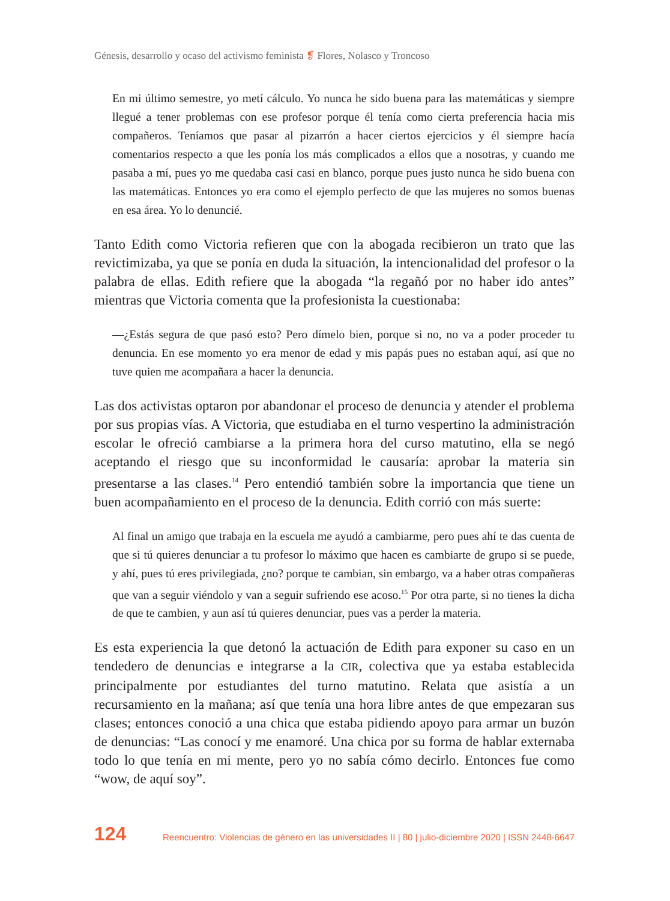Génesis, desarrollo y ocaso del activismo feminista ❡ Flores, Nolasco y Troncoso
En mi último semestre, yo metí cálculo. Yo nunca he sido buena para las matemáticas y siempre llegué a tener problemas con ese profesor porque él tenía como cierta preferencia hacia mis compañeros. Teníamos que pasar al pizarrón a hacer ciertos ejercicios y él siempre hacía comentarios respecto a que les ponía los más complicados a ellos que a nosotras, y cuando me pasaba a mí, pues yo me quedaba casi casi en blanco, porque pues justo nunca he sido buena con las matemáticas. Entonces yo era como el ejemplo perfecto de que las mujeres no somos buenas en esa área. Yo lo denuncié.
Tanto Edith como Victoria refieren que con la abogada recibieron un trato que las revictimizaba, ya que se ponía en duda la situación, la intencionalidad del profesor o la palabra de ellas. Edith refiere que la abogada “la regañó por no haber ido antes” mientras que Victoria comenta que la profesionista la cuestionaba:
—¿Estás segura de que pasó esto? Pero dímelo bien, porque si no, no va a poder proceder tu denuncia. En ese momento yo era menor de edad y mis papás pues no estaban aquí, así que no tuve quien me acompañara a hacer la denuncia.
Las dos activistas optaron por abandonar el proceso de denuncia y atender el problema por sus propias vías. A Victoria, que estudiaba en el turno vespertino la administración escolar le ofreció cambiarse a la primera hora del curso matutino, ella se negó aceptando el riesgo que su inconformidad le causaría: aprobar la materia sin presentarse a las clases.<sup>14</sup> Pero entendió también sobre la importancia que tiene un buen acompañamiento en el proceso de la denuncia. Edith corrió con más suerte:
Al final un amigo que trabaja en la escuela me ayudó a cambiarme, pero pues ahí te das cuenta de que si tú quieres denunciar a tu profesor lo máximo que hacen es cambiarte de grupo si se puede, y ahí, pues tú eres privilegiada, ¿no? porque te cambian, sin embargo, va a haber otras compañeras que van a seguir viéndolo y van a seguir sufriendo ese acoso.<sup>15</sup> Por otra parte, si no tienes la dicha de que te cambien, y aun así tú quieres denunciar, pues vas a perder la materia.
Es esta experiencia la que detonó la actuación de Edith para exponer su caso en un tendedero de denuncias e integrarse a la CIR, colectiva que ya estaba establecida principalmente por estudiantes del turno matutino. Relata que asistía a un recursamiento en la mañana; así que tenía una hora libre antes de que empezaran sus clases; entonces conoció a una chica que estaba pidiendo apoyo para armar un buzón de denuncias: “Las conocí y me enamoré. Una chica por su forma de hablar externaba todo lo que tenía en mi mente, pero yo no sabía cómo decirlo. Entonces fue como “wow, de aquí soy”.
124 Reencuentro: Violencias de género en las universidades II | 80 | julio-diciembre 2020 | ISSN 2448-6647